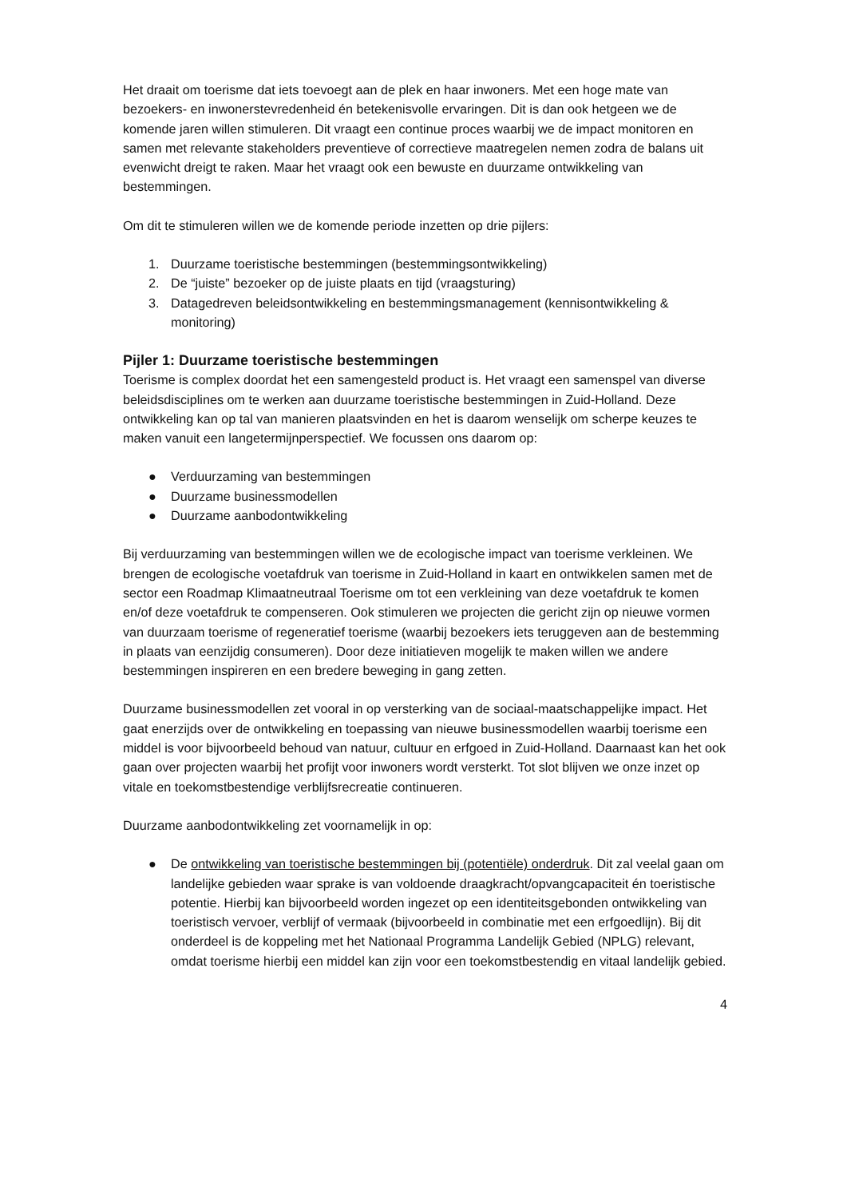Het draait om toerisme dat iets toevoegt aan de plek en haar inwoners. Met een hoge mate van bezoekers- en inwonerstevredenheid én betekenisvolle ervaringen. Dit is dan ook hetgeen we de komende jaren willen stimuleren. Dit vraagt een continue proces waarbij we de impact monitoren en samen met relevante stakeholders preventieve of correctieve maatregelen nemen zodra de balans uit evenwicht dreigt te raken. Maar het vraagt ook een bewuste en duurzame ontwikkeling van bestemmingen.
Om dit te stimuleren willen we de komende periode inzetten op drie pijlers:
1. Duurzame toeristische bestemmingen (bestemmingsontwikkeling)
2. De “juiste” bezoeker op de juiste plaats en tijd (vraagsturing)
3. Datagedreven beleidsontwikkeling en bestemmingsmanagement (kennisontwikkeling & monitoring)
Pijler 1: Duurzame toeristische bestemmingen
Toerisme is complex doordat het een samengesteld product is. Het vraagt een samenspel van diverse beleidsdisciplines om te werken aan duurzame toeristische bestemmingen in Zuid-Holland. Deze ontwikkeling kan op tal van manieren plaatsvinden en het is daarom wenselijk om scherpe keuzes te maken vanuit een langetermijnperspectief. We focussen ons daarom op:
● Verduurzaming van bestemmingen
● Duurzame businessmodellen
● Duurzame aanbodontwikkeling
Bij verduurzaming van bestemmingen willen we de ecologische impact van toerisme verkleinen. We brengen de ecologische voetafdruk van toerisme in Zuid-Holland in kaart en ontwikkelen samen met de sector een Roadmap Klimaatneutraal Toerisme om tot een verkleining van deze voetafdruk te komen en/of deze voetafdruk te compenseren. Ook stimuleren we projecten die gericht zijn op nieuwe vormen van duurzaam toerisme of regeneratief toerisme (waarbij bezoekers iets teruggeven aan de bestemming in plaats van eenzijdig consumeren). Door deze initiatieven mogelijk te maken willen we andere bestemmingen inspireren en een bredere beweging in gang zetten.
Duurzame businessmodellen zet vooral in op versterking van de sociaal-maatschappelijke impact. Het gaat enerzijds over de ontwikkeling en toepassing van nieuwe businessmodellen waarbij toerisme een middel is voor bijvoorbeeld behoud van natuur, cultuur en erfgoed in Zuid-Holland. Daarnaast kan het ook gaan over projecten waarbij het profijt voor inwoners wordt versterkt. Tot slot blijven we onze inzet op vitale en toekomstbestendige verblijfsrecreatie continueren.
Duurzame aanbodontwikkeling zet voornamelijk in op:
● De ontwikkeling van toeristische bestemmingen bij (potentiële) onderdruk. Dit zal veelal gaan om landelijke gebieden waar sprake is van voldoende draagkracht/opvangcapaciteit én toeristische potentie. Hierbij kan bijvoorbeeld worden ingezet op een identiteitsgebonden ontwikkeling van toeristisch vervoer, verblijf of vermaak (bijvoorbeeld in combinatie met een erfgoedlijn). Bij dit onderdeel is de koppeling met het Nationaal Programma Landelijk Gebied (NPLG) relevant, omdat toerisme hierbij een middel kan zijn voor een toekomstbestendig en vitaal landelijk gebied.
4